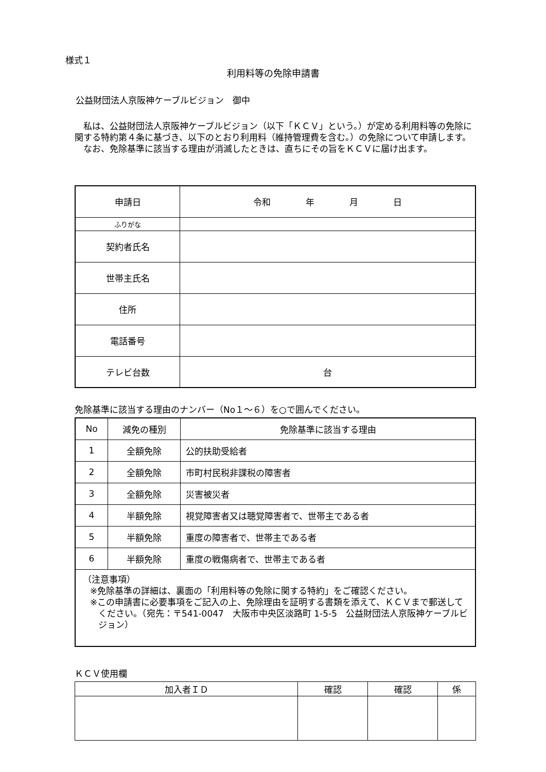様式１
利用料等の免除申請書
公益財団法人京阪神ケーブルビジョン　御中
　私は、公益財団法人京阪神ケーブルビジョン（以下「ＫＣＶ」という。）が定める利用料等の免除に関する特約第４条に基づき、以下のとおり利用料（維持管理費を含む。）の免除について申請します。
　なお、免除基準に該当する理由が消滅したときは、直ちにその旨をＫＣＶに届け出ます。
| 申請日 | 令和 年 月 日 |
| ふりがな | |
| 契約者氏名 | |
| 世帯主氏名 | |
| 住所 | |
| 電話番号 | |
| テレビ台数 | 台 |
免除基準に該当する理由のナンバー（No１～６）を○で囲んでください。
| No | 減免の種別 | 免除基準に該当する理由 |
| --- | --- | --- |
| 1 | 全額免除 | 公的扶助受給者 |
| 2 | 全額免除 | 市町村民税非課税の障害者 |
| 3 | 全額免除 | 災害被災者 |
| 4 | 半額免除 | 視覚障害者又は聴覚障害者で、世帯主である者 |
| 5 | 半額免除 | 重度の障害者で、世帯主である者 |
| 6 | 半額免除 | 重度の戦傷病者で、世帯主である者 |
| （注意事項） ※免除基準の詳細は、裏面の「利用料等の免除に関する特約」をご確認ください。 ※この申請書に必要事項をご記入の上、免除理由を証明する書類を添えて、ＫＣＶまで郵送してください。（宛先：〒541-0047 大阪市中央区淡路町 1-5-5 公益財団法人京阪神ケーブルビジョン） | | |
ＫＣＶ使用欄
| 加入者ＩＤ | 確認 | 確認 | 係 |